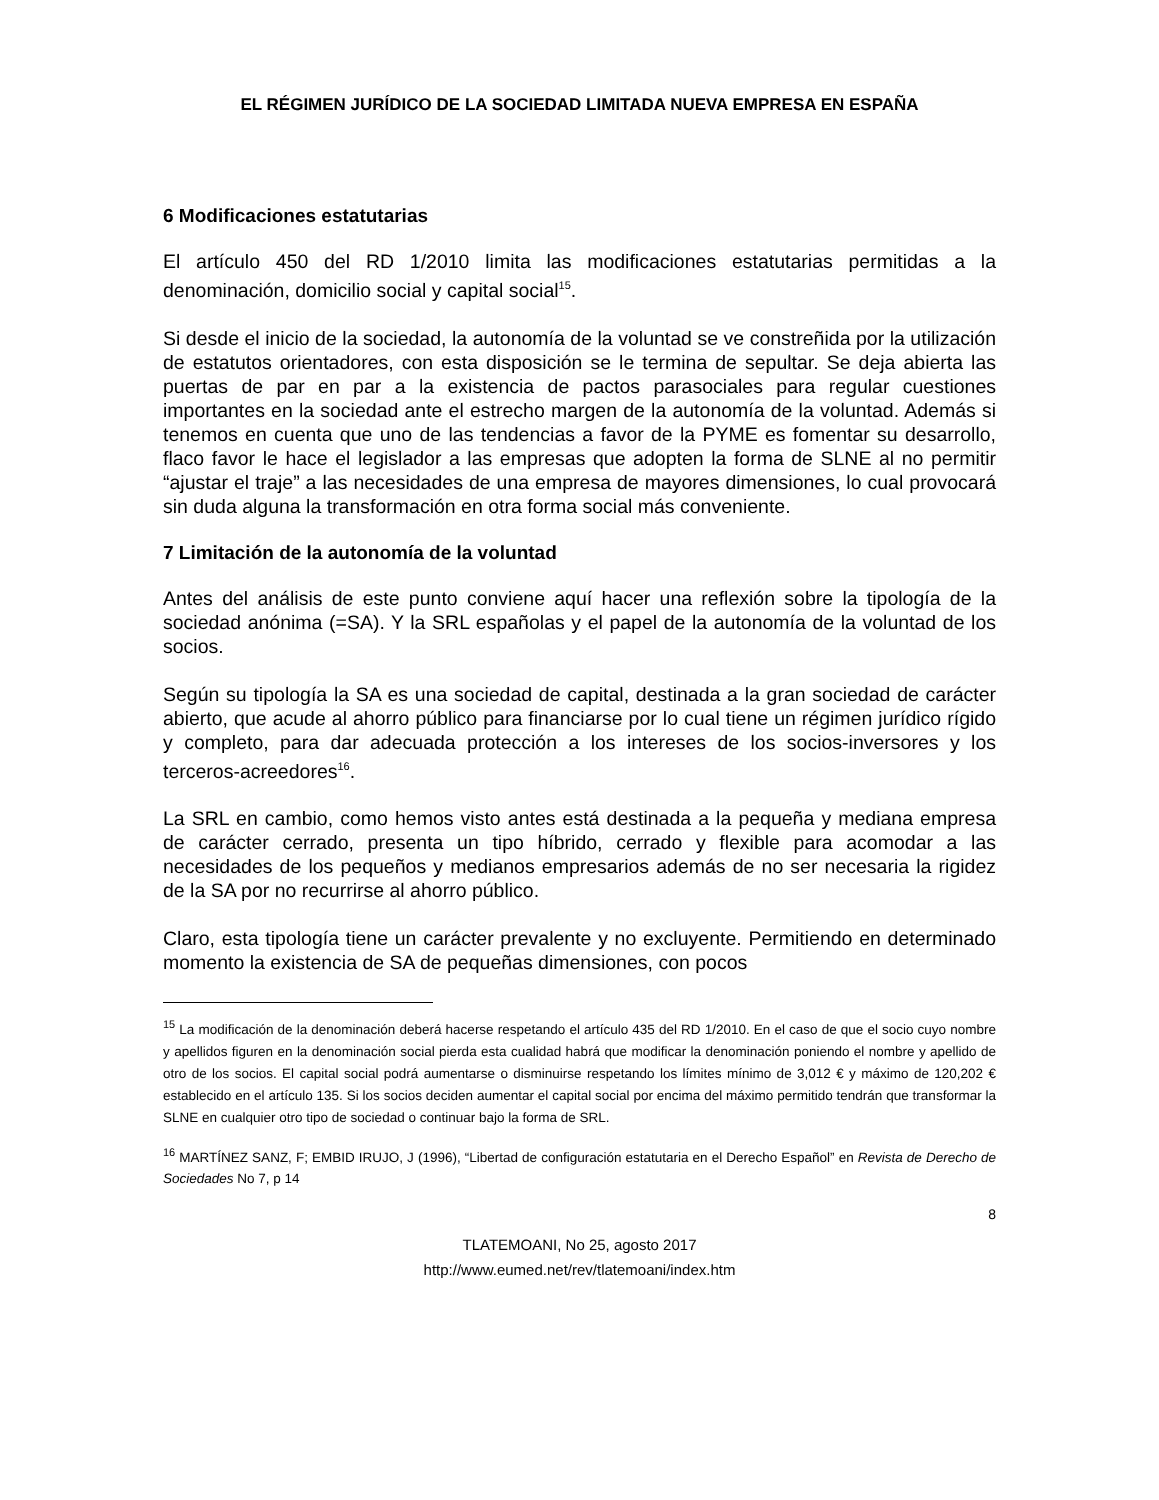EL RÉGIMEN JURÍDICO DE LA SOCIEDAD LIMITADA NUEVA EMPRESA EN ESPAÑA
6 Modificaciones estatutarias
El artículo 450 del RD 1/2010 limita las modificaciones estatutarias permitidas a la denominación, domicilio social y capital social<sup>15</sup>.
Si desde el inicio de la sociedad, la autonomía de la voluntad se ve constreñida por la utilización de estatutos orientadores, con esta disposición se le termina de sepultar. Se deja abierta las puertas de par en par a la existencia de pactos parasociales para regular cuestiones importantes en la sociedad ante el estrecho margen de la autonomía de la voluntad. Además si tenemos en cuenta que uno de las tendencias a favor de la PYME es fomentar su desarrollo, flaco favor le hace el legislador a las empresas que adopten la forma de SLNE al no permitir “ajustar el traje” a las necesidades de una empresa de mayores dimensiones, lo cual provocará sin duda alguna la transformación en otra forma social más conveniente.
7 Limitación de la autonomía de la voluntad
Antes del análisis de este punto conviene aquí hacer una reflexión sobre la tipología de la sociedad anónima (=SA). Y la SRL españolas y el papel de la autonomía de la voluntad de los socios.
Según su tipología la SA es una sociedad de capital, destinada a la gran sociedad de carácter abierto, que acude al ahorro público para financiarse por lo cual tiene un régimen jurídico rígido y completo, para dar adecuada protección a los intereses de los socios-inversores y los terceros-acreedores<sup>16</sup>.
La SRL en cambio, como hemos visto antes está destinada a la pequeña y mediana empresa de carácter cerrado, presenta un tipo híbrido, cerrado y flexible para acomodar a las necesidades de los pequeños y medianos empresarios además de no ser necesaria la rigidez de la SA por no recurrirse al ahorro público.
Claro, esta tipología tiene un carácter prevalente y no excluyente. Permitiendo en determinado momento la existencia de SA de pequeñas dimensiones, con pocos
<sup>15</sup> La modificación de la denominación deberá hacerse respetando el artículo 435 del RD 1/2010. En el caso de que el socio cuyo nombre y apellidos figuren en la denominación social pierda esta cualidad habrá que modificar la denominación poniendo el nombre y apellido de otro de los socios. El capital social podrá aumentarse o disminuirse respetando los límites mínimo de 3,012 € y máximo de 120,202 € establecido en el artículo 135. Si los socios deciden aumentar el capital social por encima del máximo permitido tendrán que transformar la SLNE en cualquier otro tipo de sociedad o continuar bajo la forma de SRL.
<sup>16</sup> MARTÍNEZ SANZ, F; EMBID IRUJO, J (1996), “Libertad de configuración estatutaria en el Derecho Español” en Revista de Derecho de Sociedades No 7, p 14
8
TLATEMOANI, No 25, agosto 2017
http://www.eumed.net/rev/tlatemoani/index.htm